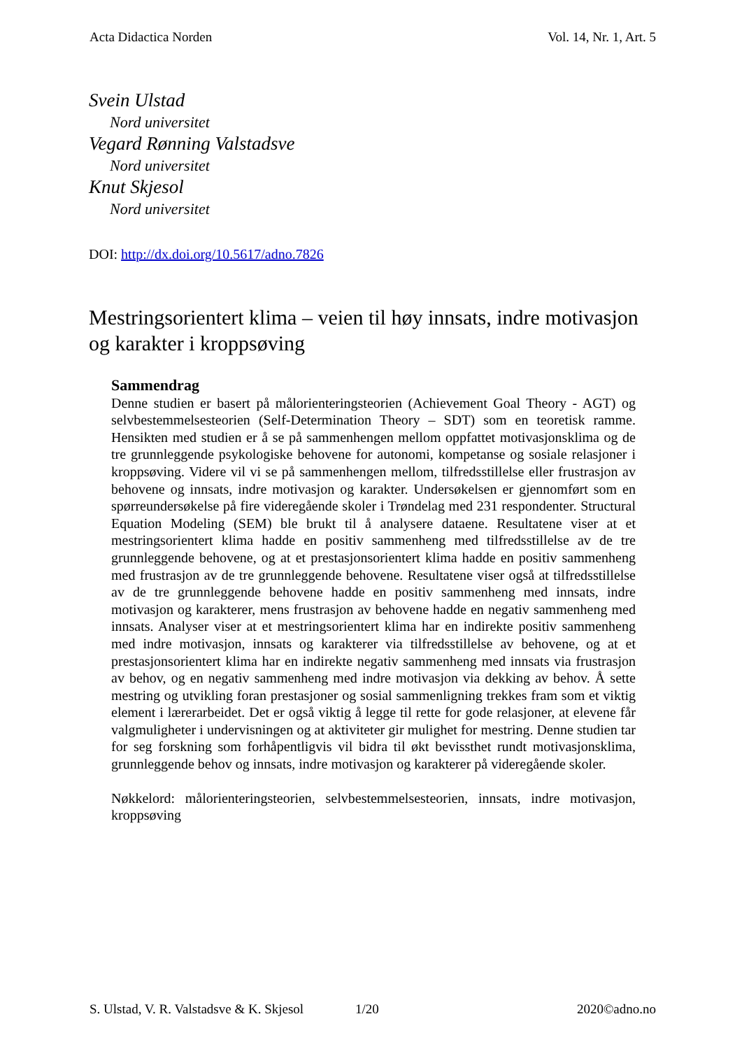Acta Didactica Norden Vol. 14, Nr. 1, Art. 5
Svein Ulstad
Nord universitet
Vegard Rønning Valstadsve
Nord universitet
Knut Skjesol
Nord universitet
DOI: http://dx.doi.org/10.5617/adno.7826
Mestringsorientert klima – veien til høy innsats, indre motivasjon og karakter i kroppsøving
Sammendrag
Denne studien er basert på målorienteringsteorien (Achievement Goal Theory - AGT) og selvbestemmelsesteorien (Self-Determination Theory – SDT) som en teoretisk ramme. Hensikten med studien er å se på sammenhengen mellom oppfattet motivasjonsklima og de tre grunnleggende psykologiske behovene for autonomi, kompetanse og sosiale relasjoner i kroppsøving. Videre vil vi se på sammenhengen mellom, tilfredsstillelse eller frustrasjon av behovene og innsats, indre motivasjon og karakter. Undersøkelsen er gjennomført som en spørreundersøkelse på fire videregående skoler i Trøndelag med 231 respondenter. Structural Equation Modeling (SEM) ble brukt til å analysere dataene. Resultatene viser at et mestringsorientert klima hadde en positiv sammenheng med tilfredsstillelse av de tre grunnleggende behovene, og at et prestasjonsorientert klima hadde en positiv sammenheng med frustrasjon av de tre grunnleggende behovene. Resultatene viser også at tilfredsstillelse av de tre grunnleggende behovene hadde en positiv sammenheng med innsats, indre motivasjon og karakterer, mens frustrasjon av behovene hadde en negativ sammenheng med innsats. Analyser viser at et mestringsorientert klima har en indirekte positiv sammenheng med indre motivasjon, innsats og karakterer via tilfredsstillelse av behovene, og at et prestasjonsorientert klima har en indirekte negativ sammenheng med innsats via frustrasjon av behov, og en negativ sammenheng med indre motivasjon via dekking av behov. Å sette mestring og utvikling foran prestasjoner og sosial sammenligning trekkes fram som et viktig element i lærerarbeidet. Det er også viktig å legge til rette for gode relasjoner, at elevene får valgmuligheter i undervisningen og at aktiviteter gir mulighet for mestring. Denne studien tar for seg forskning som forhåpentligvis vil bidra til økt bevissthet rundt motivasjonsklima, grunnleggende behov og innsats, indre motivasjon og karakterer på videregående skoler.
Nøkkelord: målorienteringsteorien, selvbestemmelsesteorien, innsats, indre motivasjon, kroppsøving
S. Ulstad, V. R. Valstadsve & K. Skjesol 1/20 2020©adno.no